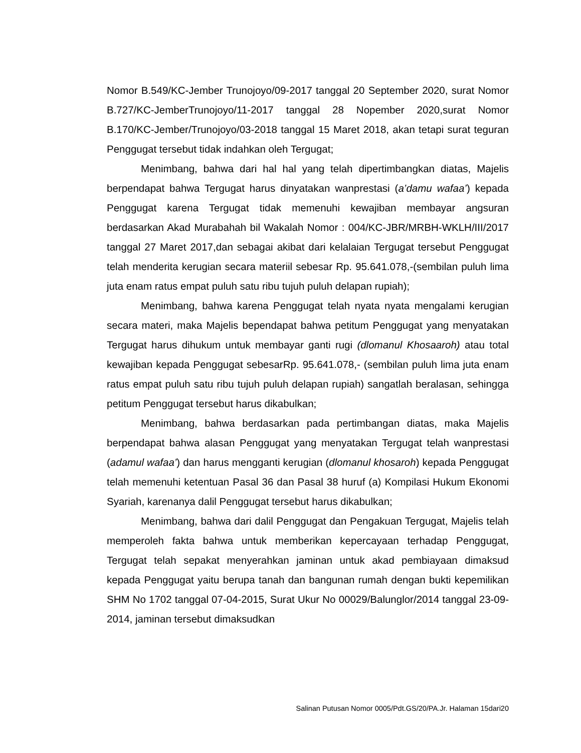Nomor B.549/KC-Jember Trunojoyo/09-2017 tanggal 20 September 2020, surat Nomor B.727/KC-JemberTrunojoyo/11-2017 tanggal 28 Nopember 2020,surat Nomor B.170/KC-Jember/Trunojoyo/03-2018 tanggal 15 Maret 2018, akan tetapi surat teguran Penggugat tersebut tidak indahkan oleh Tergugat;
Menimbang, bahwa dari hal hal yang telah dipertimbangkan diatas, Majelis berpendapat bahwa Tergugat harus dinyatakan wanprestasi (a’damu wafaa’) kepada Penggugat karena Tergugat tidak memenuhi kewajiban membayar angsuran berdasarkan Akad Murabahah bil Wakalah Nomor : 004/KC-JBR/MRBH-WKLH/III/2017 tanggal 27 Maret 2017,dan sebagai akibat dari kelalaian Tergugat tersebut Penggugat telah menderita kerugian secara materiil sebesar Rp. 95.641.078,-(sembilan puluh lima juta enam ratus empat puluh satu ribu tujuh puluh delapan rupiah);
Menimbang, bahwa karena Penggugat telah nyata nyata mengalami kerugian secara materi, maka Majelis bependapat bahwa petitum Penggugat yang menyatakan Tergugat harus dihukum untuk membayar ganti rugi (dlomanul Khosaaroh) atau total kewajiban kepada Penggugat sebesarRp. 95.641.078,- (sembilan puluh lima juta enam ratus empat puluh satu ribu tujuh puluh delapan rupiah) sangatlah beralasan, sehingga petitum Penggugat tersebut harus dikabulkan;
Menimbang, bahwa berdasarkan pada pertimbangan diatas, maka Majelis berpendapat bahwa alasan Penggugat yang menyatakan Tergugat telah wanprestasi (adamul wafaa’) dan harus mengganti kerugian (dlomanul khosaroh) kepada Penggugat telah memenuhi ketentuan Pasal 36 dan Pasal 38 huruf (a) Kompilasi Hukum Ekonomi Syariah, karenanya dalil Penggugat tersebut harus dikabulkan;
Menimbang, bahwa dari dalil Penggugat dan Pengakuan Tergugat, Majelis telah memperoleh fakta bahwa untuk memberikan kepercayaan terhadap Penggugat, Tergugat telah sepakat menyerahkan jaminan untuk akad pembiayaan dimaksud kepada Penggugat yaitu berupa tanah dan bangunan rumah dengan bukti kepemilikan SHM No 1702 tanggal 07-04-2015, Surat Ukur No 00029/Balunglor/2014 tanggal 23-09-2014, jaminan tersebut dimaksudkan
Salinan Putusan Nomor 0005/Pdt.GS/20/PA.Jr. Halaman 15dari20